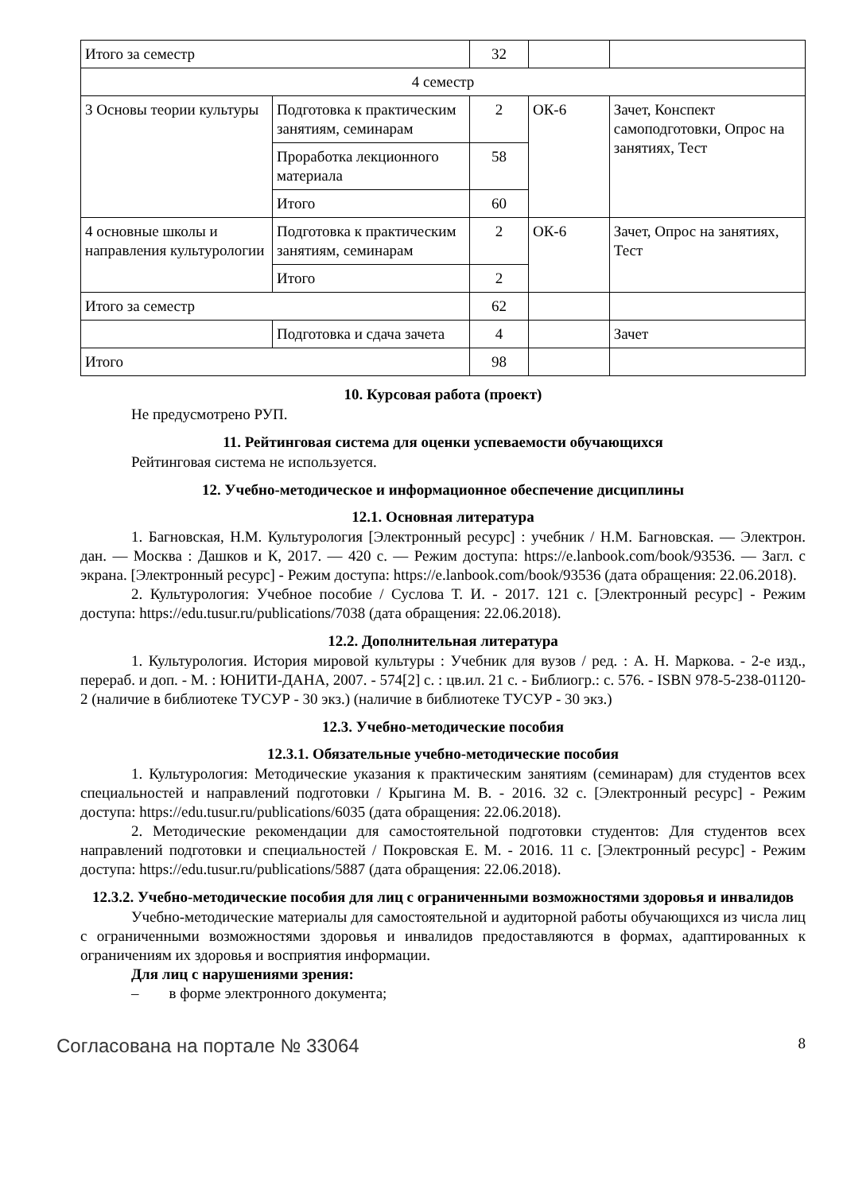| Итого за семестр | | 32 | | |
| 4 семестр | | | | |
| 3 Основы теории культуры | Подготовка к практическим занятиям, семинарам | 2 | ОК-6 | Зачет, Конспект самоподготовки, Опрос на занятиях, Тест |
| | Проработка лекционного материала | 58 | | |
| | Итого | 60 | | |
| 4 основные школы и направления культурологии | Подготовка к практическим занятиям, семинарам | 2 | ОК-6 | Зачет, Опрос на занятиях, Тест |
| | Итого | 2 | | |
| Итого за семестр | | 62 | | |
| | Подготовка и сдача зачета | 4 | | Зачет |
| Итого | | 98 | | |
10. Курсовая работа (проект)
Не предусмотрено РУП.
11. Рейтинговая система для оценки успеваемости обучающихся
Рейтинговая система не используется.
12. Учебно-методическое и информационное обеспечение дисциплины
12.1. Основная литература
1. Багновская, Н.М. Культурология [Электронный ресурс] : учебник / Н.М. Багновская. — Электрон. дан. — Москва : Дашков и К, 2017. — 420 с. — Режим доступа: https://e.lanbook.com/book/93536. — Загл. с экрана. [Электронный ресурс] - Режим доступа: https://e.lanbook.com/book/93536 (дата обращения: 22.06.2018).
2. Культурология: Учебное пособие / Суслова Т. И. - 2017. 121 с. [Электронный ресурс] - Режим доступа: https://edu.tusur.ru/publications/7038 (дата обращения: 22.06.2018).
12.2. Дополнительная литература
1. Культурология. История мировой культуры : Учебник для вузов / ред. : А. Н. Маркова. - 2-е изд., перераб. и доп. - М. : ЮНИТИ-ДАНА, 2007. - 574[2] с. : цв.ил. 21 с. - Библиогр.: с. 576. - ISBN 978-5-238-01120-2 (наличие в библиотеке ТУСУР - 30 экз.) (наличие в библиотеке ТУСУР - 30 экз.)
12.3. Учебно-методические пособия
12.3.1. Обязательные учебно-методические пособия
1. Культурология: Методические указания к практическим занятиям (семинарам) для студентов всех специальностей и направлений подготовки / Крыгина М. В. - 2016. 32 с. [Электронный ресурс] - Режим доступа: https://edu.tusur.ru/publications/6035 (дата обращения: 22.06.2018).
2. Методические рекомендации для самостоятельной подготовки студентов: Для студентов всех направлений подготовки и специальностей / Покровская Е. М. - 2016. 11 с. [Электронный ресурс] - Режим доступа: https://edu.tusur.ru/publications/5887 (дата обращения: 22.06.2018).
12.3.2. Учебно-методические пособия для лиц с ограниченными возможностями здоровья и инвалидов
Учебно-методические материалы для самостоятельной и аудиторной работы обучающихся из числа лиц с ограниченными возможностями здоровья и инвалидов предоставляются в формах, адаптированных к ограничениям их здоровья и восприятия информации.
Для лиц с нарушениями зрения:
– в форме электронного документа;
Согласована на портале № 33064 8